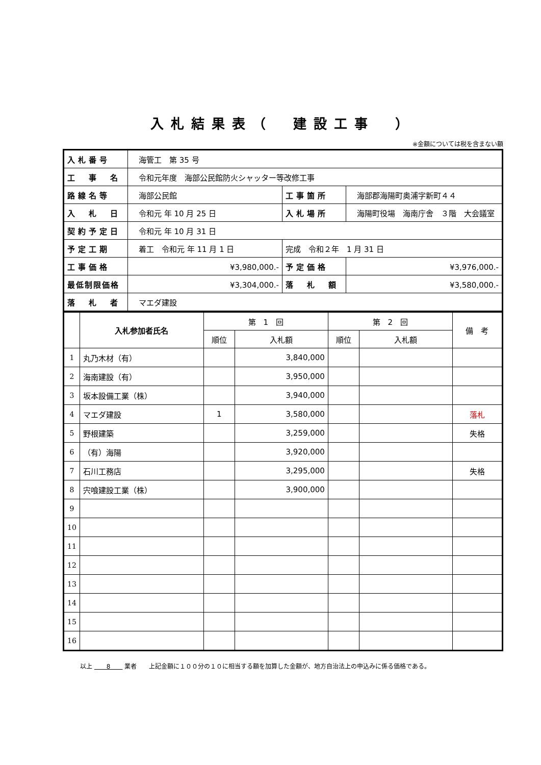入札結果表（　建設工事　）
※金額については税を含まない額
| 入札番号 | 海管工 第 35 号 | | |
| 工 事 名 | 令和元年度 海部公民館防火シャッター等改修工事 | | |
| 路線名等 | 海部公民館 | 工事箇所 | 海部郡海陽町奥浦字新町４４ |
| 入 札 日 | 令和元 年 10 月 25 日 | 入札場所 | 海陽町役場 海南庁舎 ３階 大会議室 |
| 契約予定日 | 令和元 年 10 月 31 日 | | |
| 予定工期 | 着工 令和元 年 11 月 1 日 | 完成 令和２年 1 月 31 日 | |
| 工事価格 | ¥3,980,000.- | 予定価格 | ¥3,976,000.- |
| 最低制限価格 | ¥3,304,000.- | 落 札 額 | ¥3,580,000.- |
| 落 札 者 | マエダ建設 | | |
| | 入札参加者氏名 | 第 1 回 | | 第 2 回 | | 備 考 |
| --- | --- | --- | --- | --- | --- | --- |
| | | 順位 | 入札額 | 順位 | 入札額 | |
| 1 | 丸乃木材（有） | | 3,840,000 | | | |
| 2 | 海南建設（有） | | 3,950,000 | | | |
| 3 | 坂本設備工業（株） | | 3,940,000 | | | |
| 4 | マエダ建設 | 1 | 3,580,000 | | | 落札 |
| 5 | 野根建築 | | 3,259,000 | | | 失格 |
| 6 | （有）海陽 | | 3,920,000 | | | |
| 7 | 石川工務店 | | 3,295,000 | | | 失格 |
| 8 | 宍喰建設工業（株） | | 3,900,000 | | | |
| 9 | | | | | | |
| 10 | | | | | | |
| 11 | | | | | | |
| 12 | | | | | | |
| 13 | | | | | | |
| 14 | | | | | | |
| 15 | | | | | | |
| 16 | | | | | | |
以上 　　8　　 業者　　上記金額に１００分の１０に相当する額を加算した金額が、地方自治法上の申込みに係る価格である。